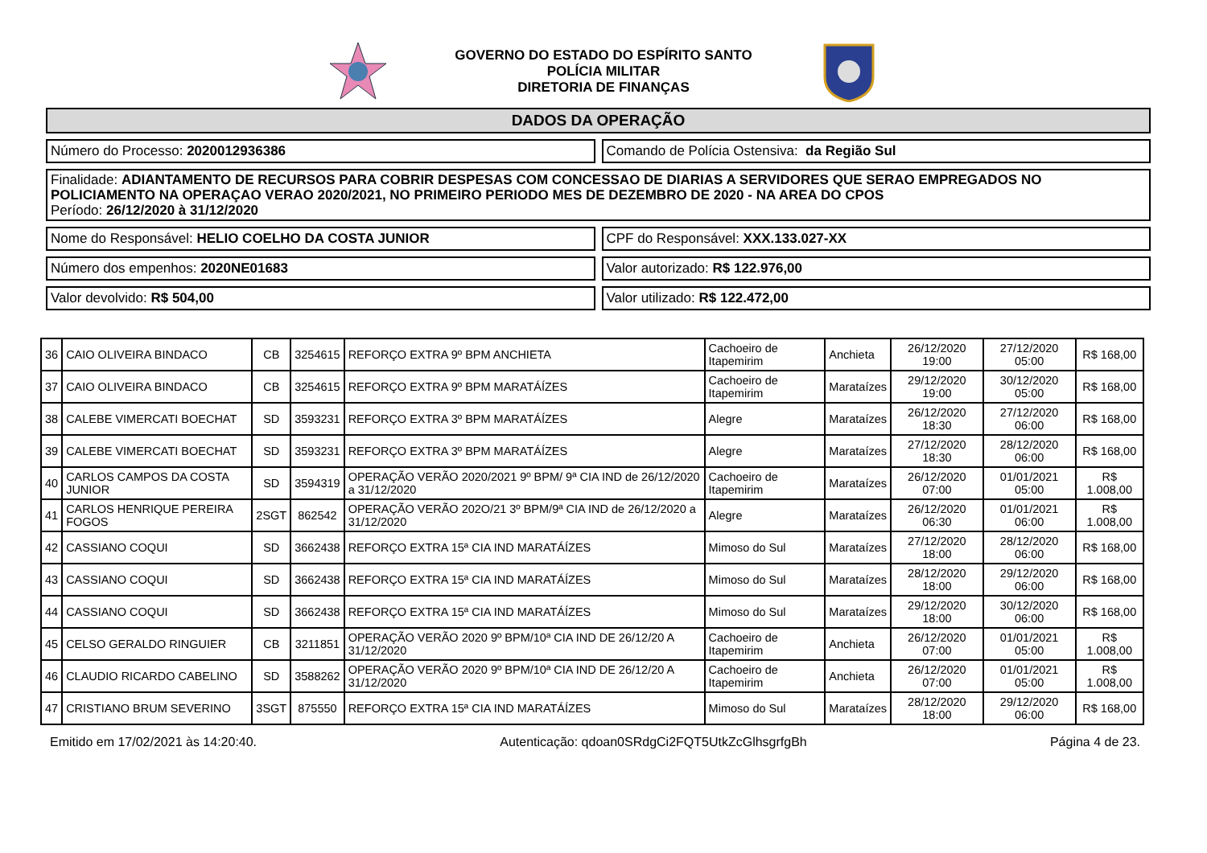GOVERNO DO ESTADO DO ESPÍRITO SANTO
POLÍCIA MILITAR
DIRETORIA DE FINANÇAS
DADOS DA OPERAÇÃO
Número do Processo: 2020012936386
Comando de Polícia Ostensiva: da Região Sul
Finalidade: ADIANTAMENTO DE RECURSOS PARA COBRIR DESPESAS COM CONCESSAO DE DIARIAS A SERVIDORES QUE SERAO EMPREGADOS NO POLICIAMENTO NA OPERAÇAO VERAO 2020/2021, NO PRIMEIRO PERIODO MES DE DEZEMBRO DE 2020 - NA AREA DO CPOS
Período: 26/12/2020 à 31/12/2020
Nome do Responsável: HELIO COELHO DA COSTA JUNIOR
CPF do Responsável: XXX.133.027-XX
Número dos empenhos: 2020NE01683
Valor autorizado: R$ 122.976,00
Valor devolvido: R$ 504,00 Valor utilizado: R$ 122.472,00
| 36 | CAIO OLIVEIRA BINDACO | CB | 3254615 | REFORÇO EXTRA 9º BPM ANCHIETA | Cachoeiro de Itapemirim | Anchieta | 26/12/2020 19:00 | 27/12/2020 05:00 | R$ 168,00 |
| 37 | CAIO OLIVEIRA BINDACO | CB | 3254615 | REFORÇO EXTRA 9º BPM MARATÁÍZES | Cachoeiro de Itapemirim | Marataízes | 29/12/2020 19:00 | 30/12/2020 05:00 | R$ 168,00 |
| 38 | CALEBE VIMERCATI BOECHAT | SD | 3593231 | REFORÇO EXTRA 3º BPM MARATÁÍZES | Alegre | Marataízes | 26/12/2020 18:30 | 27/12/2020 06:00 | R$ 168,00 |
| 39 | CALEBE VIMERCATI BOECHAT | SD | 3593231 | REFORÇO EXTRA 3º BPM MARATÁÍZES | Alegre | Marataízes | 27/12/2020 18:30 | 28/12/2020 06:00 | R$ 168,00 |
| 40 | CARLOS CAMPOS DA COSTA JUNIOR | SD | 3594319 | OPERAÇÃO VERÃO 2020/2021 9º BPM/ 9ª CIA IND de 26/12/2020 a 31/12/2020 | Cachoeiro de Itapemirim | Marataízes | 26/12/2020 07:00 | 01/01/2021 05:00 | R$ 1.008,00 |
| 41 | CARLOS HENRIQUE PEREIRA FOGOS | 2SGT | 862542 | OPERAÇÃO VERÃO 202O/21 3º BPM/9ª CIA IND de 26/12/2020 a 31/12/2020 | Alegre | Marataízes | 26/12/2020 06:30 | 01/01/2021 06:00 | R$ 1.008,00 |
| 42 | CASSIANO COQUI | SD | 3662438 | REFORÇO EXTRA 15ª CIA IND MARATÁÍZES | Mimoso do Sul | Marataízes | 27/12/2020 18:00 | 28/12/2020 06:00 | R$ 168,00 |
| 43 | CASSIANO COQUI | SD | 3662438 | REFORÇO EXTRA 15ª CIA IND MARATÁÍZES | Mimoso do Sul | Marataízes | 28/12/2020 18:00 | 29/12/2020 06:00 | R$ 168,00 |
| 44 | CASSIANO COQUI | SD | 3662438 | REFORÇO EXTRA 15ª CIA IND MARATÁÍZES | Mimoso do Sul | Marataízes | 29/12/2020 18:00 | 30/12/2020 06:00 | R$ 168,00 |
| 45 | CELSO GERALDO RINGUIER | CB | 3211851 | OPERAÇÃO VERÃO 2020 9º BPM/10ª CIA IND DE 26/12/20 A 31/12/2020 | Cachoeiro de Itapemirim | Anchieta | 26/12/2020 07:00 | 01/01/2021 05:00 | R$ 1.008,00 |
| 46 | CLAUDIO RICARDO CABELINO | SD | 3588262 | OPERAÇÃO VERÃO 2020 9º BPM/10ª CIA IND DE 26/12/20 A 31/12/2020 | Cachoeiro de Itapemirim | Anchieta | 26/12/2020 07:00 | 01/01/2021 05:00 | R$ 1.008,00 |
| 47 | CRISTIANO BRUM SEVERINO | 3SGT | 875550 | REFORÇO EXTRA 15ª CIA IND MARATÁÍZES | Mimoso do Sul | Marataízes | 28/12/2020 18:00 | 29/12/2020 06:00 | R$ 168,00 |
Emitido em 17/02/2021 às 14:20:40. Autenticação: qdoan0SRdgCi2FQT5UtkZcGlhsgrfgBh Página 4 de 23.